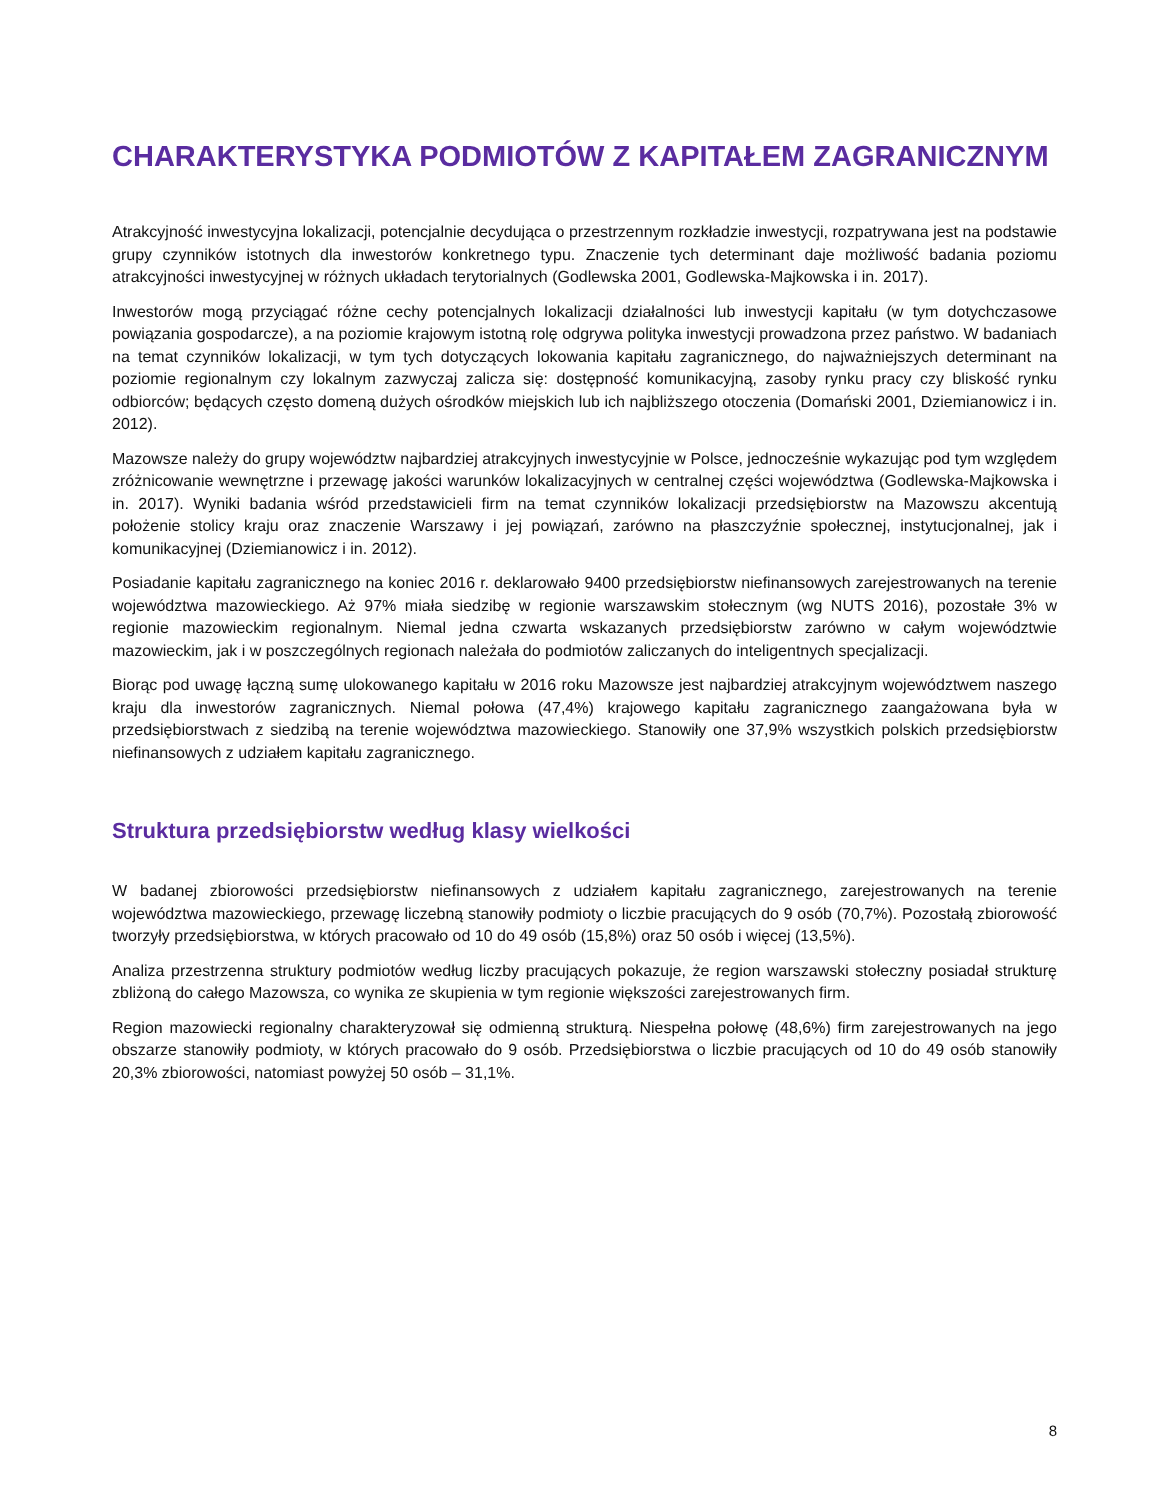CHARAKTERYSTYKA PODMIOTÓW Z KAPITAŁEM ZAGRANICZNYM
Atrakcyjność inwestycyjna lokalizacji, potencjalnie decydująca o przestrzennym rozkładzie inwestycji, rozpatrywana jest na podstawie grupy czynników istotnych dla inwestorów konkretnego typu. Znaczenie tych determinant daje możliwość badania poziomu atrakcyjności inwestycyjnej w różnych układach terytorialnych (Godlewska 2001, Godlewska-Majkowska i in. 2017).
Inwestorów mogą przyciągać różne cechy potencjalnych lokalizacji działalności lub inwestycji kapitału (w tym dotychczasowe powiązania gospodarcze), a na poziomie krajowym istotną rolę odgrywa polityka inwestycji prowadzona przez państwo. W badaniach na temat czynników lokalizacji, w tym tych dotyczących lokowania kapitału zagranicznego, do najważniejszych determinant na poziomie regionalnym czy lokalnym zazwyczaj zalicza się: dostępność komunikacyjną, zasoby rynku pracy czy bliskość rynku odbiorców; będących często domeną dużych ośrodków miejskich lub ich najbliższego otoczenia (Domański 2001, Dziemianowicz i in. 2012).
Mazowsze należy do grupy województw najbardziej atrakcyjnych inwestycyjnie w Polsce, jednocześnie wykazując pod tym względem zróżnicowanie wewnętrzne i przewagę jakości warunków lokalizacyjnych w centralnej części województwa (Godlewska-Majkowska i in. 2017). Wyniki badania wśród przedstawicieli firm na temat czynników lokalizacji przedsiębiorstw na Mazowszu akcentują położenie stolicy kraju oraz znaczenie Warszawy i jej powiązań, zarówno na płaszczyźnie społecznej, instytucjonalnej, jak i komunikacyjnej (Dziemianowicz i in. 2012).
Posiadanie kapitału zagranicznego na koniec 2016 r. deklarowało 9400 przedsiębiorstw niefinansowych zarejestrowanych na terenie województwa mazowieckiego. Aż 97% miała siedzibę w regionie warszawskim stołecznym (wg NUTS 2016), pozostałe 3% w regionie mazowieckim regionalnym. Niemal jedna czwarta wskazanych przedsiębiorstw zarówno w całym województwie mazowieckim, jak i w poszczególnych regionach należała do podmiotów zaliczanych do inteligentnych specjalizacji.
Biorąc pod uwagę łączną sumę ulokowanego kapitału w 2016 roku Mazowsze jest najbardziej atrakcyjnym województwem naszego kraju dla inwestorów zagranicznych. Niemal połowa (47,4%) krajowego kapitału zagranicznego zaangażowana była w przedsiębiorstwach z siedzibą na terenie województwa mazowieckiego. Stanowiły one 37,9% wszystkich polskich przedsiębiorstw niefinansowych z udziałem kapitału zagranicznego.
Struktura przedsiębiorstw według klasy wielkości
W badanej zbiorowości przedsiębiorstw niefinansowych z udziałem kapitału zagranicznego, zarejestrowanych na terenie województwa mazowieckiego, przewagę liczebną stanowiły podmioty o liczbie pracujących do 9 osób (70,7%). Pozostałą zbiorowość tworzyły przedsiębiorstwa, w których pracowało od 10 do 49 osób (15,8%) oraz 50 osób i więcej (13,5%).
Analiza przestrzenna struktury podmiotów według liczby pracujących pokazuje, że region warszawski stołeczny posiadał strukturę zbliżoną do całego Mazowsza, co wynika ze skupienia w tym regionie większości zarejestrowanych firm.
Region mazowiecki regionalny charakteryzował się odmienną strukturą. Niespełna połowę (48,6%) firm zarejestrowanych na jego obszarze stanowiły podmioty, w których pracowało do 9 osób. Przedsiębiorstwa o liczbie pracujących od 10 do 49 osób stanowiły 20,3% zbiorowości, natomiast powyżej 50 osób – 31,1%.
8